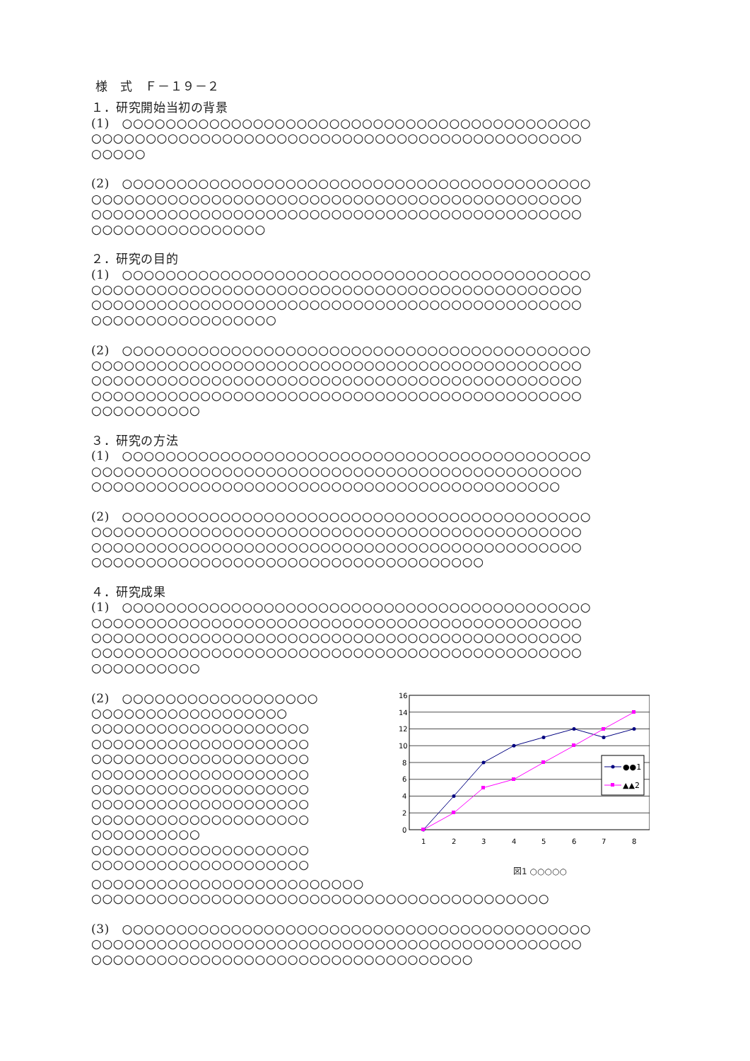様　式　Ｆ－１９－２
１．研究開始当初の背景
(1)　○○○○○○○○○○○○○○○○○○○○○○○○○○○○○○○○○○○○○○○○○○○
○○○○○○○○○○○○○○○○○○○○○○○○○○○○○○○○○○○○○○○○○○○○○
○○○○○
(2)　○○○○○○○○○○○○○○○○○○○○○○○○○○○○○○○○○○○○○○○○○○○
○○○○○○○○○○○○○○○○○○○○○○○○○○○○○○○○○○○○○○○○○○○○○
○○○○○○○○○○○○○○○○○○○○○○○○○○○○○○○○○○○○○○○○○○○○○
○○○○○○○○○○○○○○○○
２．研究の目的
(1)　○○○○○○○○○○○○○○○○○○○○○○○○○○○○○○○○○○○○○○○○○○○
○○○○○○○○○○○○○○○○○○○○○○○○○○○○○○○○○○○○○○○○○○○○○
○○○○○○○○○○○○○○○○○○○○○○○○○○○○○○○○○○○○○○○○○○○○○
○○○○○○○○○○○○○○○○○
(2)　○○○○○○○○○○○○○○○○○○○○○○○○○○○○○○○○○○○○○○○○○○○
○○○○○○○○○○○○○○○○○○○○○○○○○○○○○○○○○○○○○○○○○○○○○
○○○○○○○○○○○○○○○○○○○○○○○○○○○○○○○○○○○○○○○○○○○○○
○○○○○○○○○○○○○○○○○○○○○○○○○○○○○○○○○○○○○○○○○○○○○
○○○○○○○○○○
３．研究の方法
(1)　○○○○○○○○○○○○○○○○○○○○○○○○○○○○○○○○○○○○○○○○○○○
○○○○○○○○○○○○○○○○○○○○○○○○○○○○○○○○○○○○○○○○○○○○○
○○○○○○○○○○○○○○○○○○○○○○○○○○○○○○○○○○○○○○○○○○○
(2)　○○○○○○○○○○○○○○○○○○○○○○○○○○○○○○○○○○○○○○○○○○○
○○○○○○○○○○○○○○○○○○○○○○○○○○○○○○○○○○○○○○○○○○○○○
○○○○○○○○○○○○○○○○○○○○○○○○○○○○○○○○○○○○○○○○○○○○○
○○○○○○○○○○○○○○○○○○○○○○○○○○○○○○○○○○○○
４．研究成果
(1)　○○○○○○○○○○○○○○○○○○○○○○○○○○○○○○○○○○○○○○○○○○○
○○○○○○○○○○○○○○○○○○○○○○○○○○○○○○○○○○○○○○○○○○○○○
○○○○○○○○○○○○○○○○○○○○○○○○○○○○○○○○○○○○○○○○○○○○○
○○○○○○○○○○○○○○○○○○○○○○○○○○○○○○○○○○○○○○○○○○○○○
○○○○○○○○○○
(2)　○○○○○○○○○○○○○○○○○○
○○○○○○○○○○○○○○○○○○
○○○○○○○○○○○○○○○○○○○○
○○○○○○○○○○○○○○○○○○○○
○○○○○○○○○○○○○○○○○○○○
○○○○○○○○○○○○○○○○○○○○
○○○○○○○○○○○○○○○○○○○○
○○○○○○○○○○○○○○○○○○○○
○○○○○○○○○○○○○○○○○○○○
○○○○○○○○○○
○○○○○○○○○○○○○○○○○○○○
○○○○○○○○○○○○○○○○○○○○
16
14
12
10
8
6
4
2
0
●●1
▲▲2
1
2
3
4
5
6
7
8
図1 ○○○○○
○○○○○○○○○○○○○○○○○○○○○○○○○
○○○○○○○○○○○○○○○○○○○○○○○○○○○○○○○○○○○○○○○○○○
(3)　○○○○○○○○○○○○○○○○○○○○○○○○○○○○○○○○○○○○○○○○○○○
○○○○○○○○○○○○○○○○○○○○○○○○○○○○○○○○○○○○○○○○○○○○○
○○○○○○○○○○○○○○○○○○○○○○○○○○○○○○○○○○○